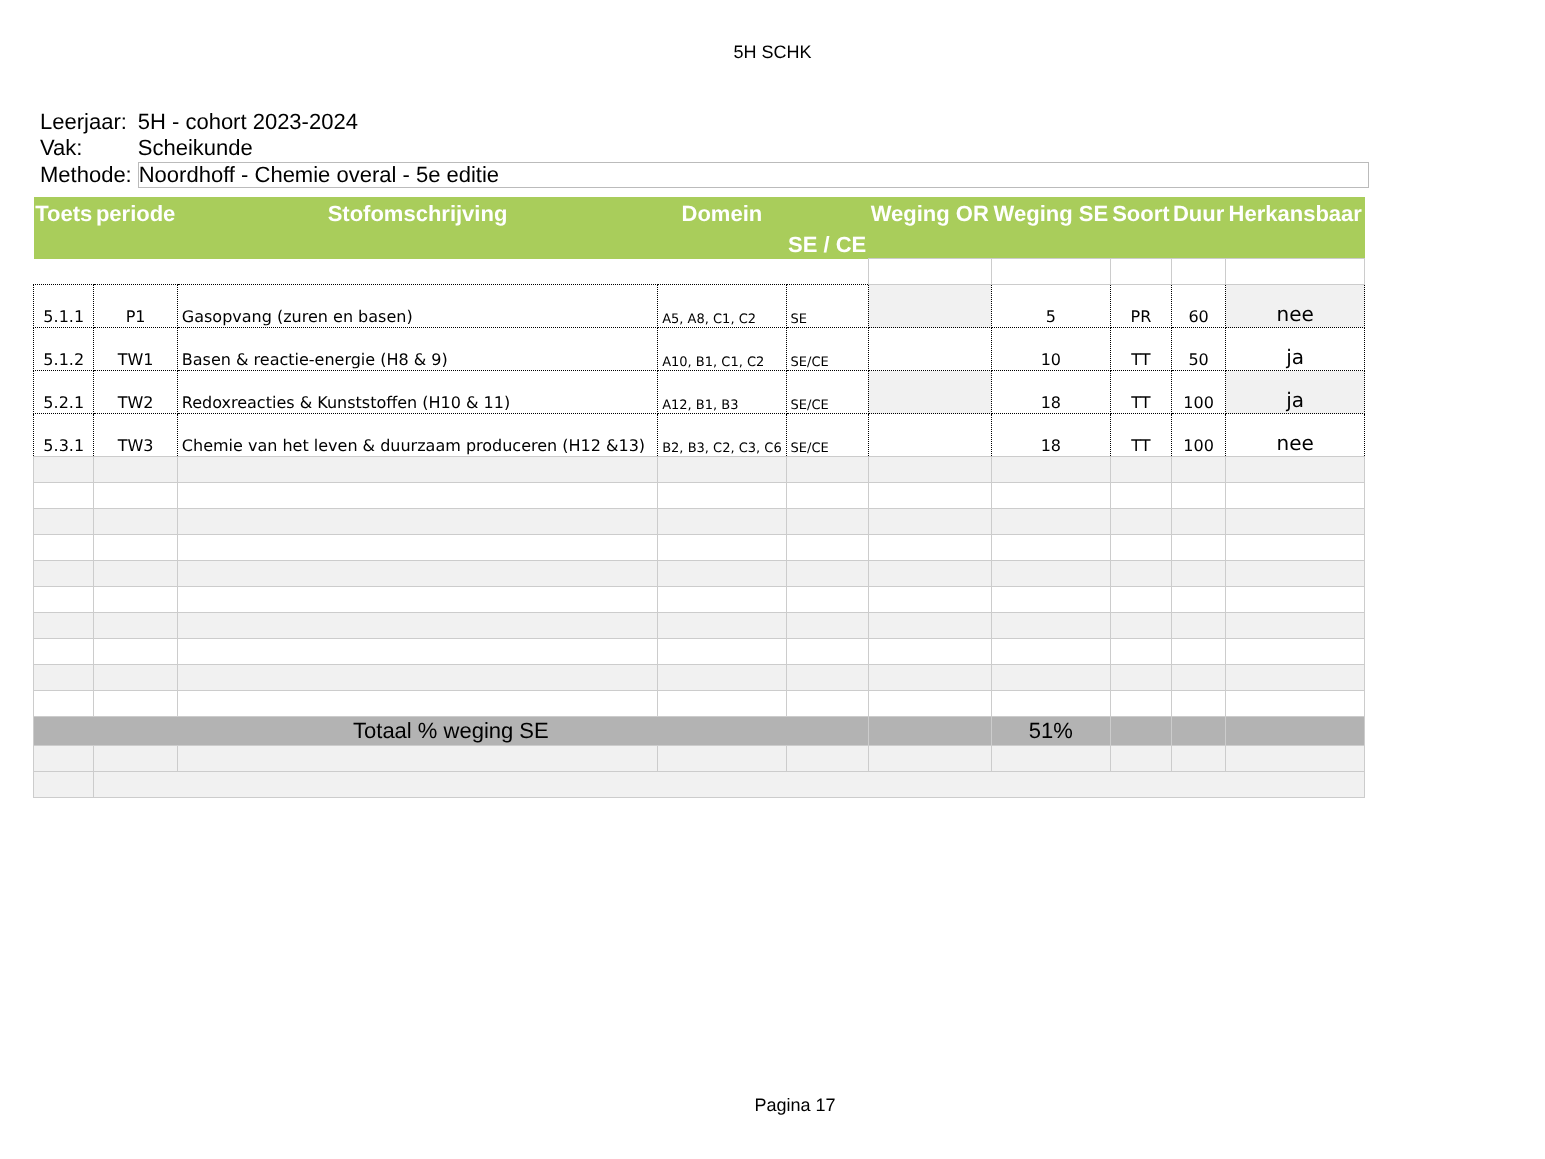5H SCHK
| Leerjaar: | 5H - cohort 2023-2024 |
| Vak: | Scheikunde |
| Methode: | Noordhoff - Chemie overal - 5e editie |
| Toets | periode | Stofomschrijving | Domein | SE / CE | Weging OR | Weging SE | Soort | Duur | Herkansbaar |
| --- | --- | --- | --- | --- | --- | --- | --- | --- | --- |
| 5.1.1 | P1 | Gasopvang (zuren en basen) | A5, A8, C1, C2 | SE | | 5 | PR | 60 | nee |
| 5.1.2 | TW1 | Basen & reactie-energie (H8 & 9) | A10, B1, C1, C2 | SE/CE | | 10 | TT | 50 | ja |
| 5.2.1 | TW2 | Redoxreacties & Kunststoffen (H10 & 11) | A12, B1, B3 | SE/CE | | 18 | TT | 100 | ja |
| 5.3.1 | TW3 | Chemie van het leven & duurzaam produceren (H12 &13) | B2, B3, C2, C3, C6 | SE/CE | | 18 | TT | 100 | nee |
| Totaal % weging SE | | | | | | 51% | | | |
Pagina 17